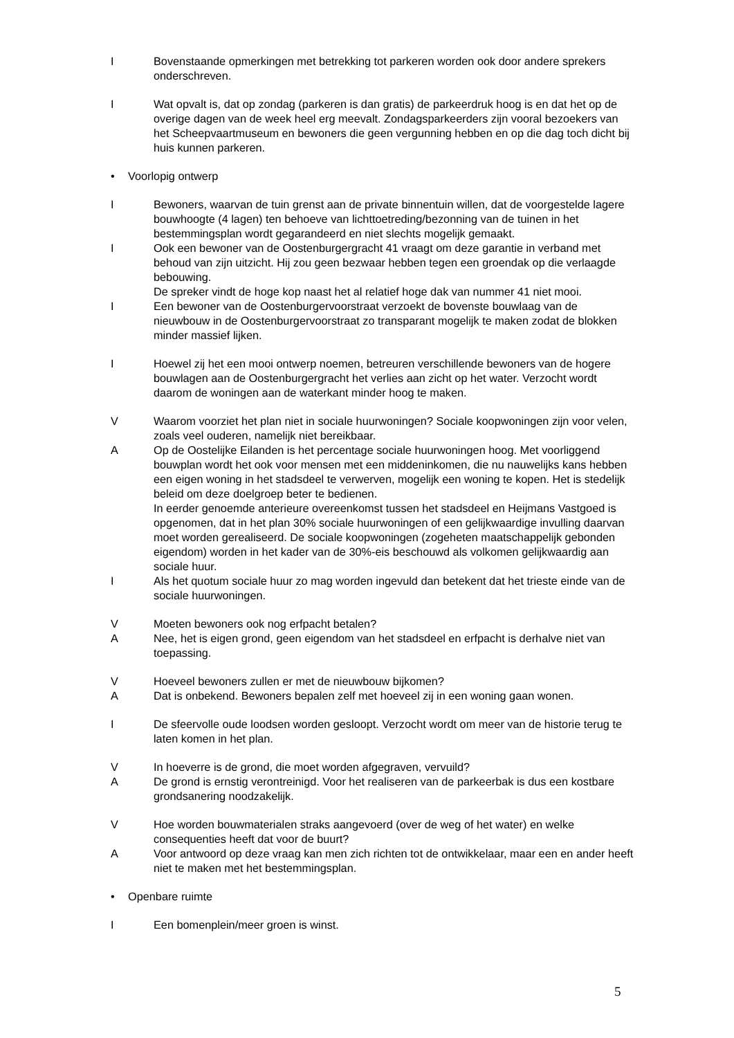I Bovenstaande opmerkingen met betrekking tot parkeren worden ook door andere sprekers onderschreven.
I Wat opvalt is, dat op zondag (parkeren is dan gratis) de parkeerdruk hoog is en dat het op de overige dagen van de week heel erg meevalt. Zondagsparkeerders zijn vooral bezoekers van het Scheepvaartmuseum en bewoners die geen vergunning hebben en op die dag toch dicht bij huis kunnen parkeren.
• Voorlopig ontwerp
I Bewoners, waarvan de tuin grenst aan de private binnentuin willen, dat de voorgestelde lagere bouwhoogte (4 lagen) ten behoeve van lichttoetreding/bezonning van de tuinen in het bestemmingsplan wordt gegarandeerd en niet slechts mogelijk gemaakt.
I Ook een bewoner van de Oostenburgergracht 41 vraagt om deze garantie in verband met behoud van zijn uitzicht. Hij zou geen bezwaar hebben tegen een groendak op die verlaagde bebouwing.
De spreker vindt de hoge kop naast het al relatief hoge dak van nummer 41 niet mooi.
I Een bewoner van de Oostenburgervoorstraat verzoekt de bovenste bouwlaag van de nieuwbouw in de Oostenburgervoorstraat zo transparant mogelijk te maken zodat de blokken minder massief lijken.
I Hoewel zij het een mooi ontwerp noemen, betreuren verschillende bewoners van de hogere bouwlagen aan de Oostenburgergracht het verlies aan zicht op het water. Verzocht wordt daarom de woningen aan de waterkant minder hoog te maken.
V Waarom voorziet het plan niet in sociale huurwoningen? Sociale koopwoningen zijn voor velen, zoals veel ouderen, namelijk niet bereikbaar.
A Op de Oostelijke Eilanden is het percentage sociale huurwoningen hoog. Met voorliggend bouwplan wordt het ook voor mensen met een middeninkomen, die nu nauwelijks kans hebben een eigen woning in het stadsdeel te verwerven, mogelijk een woning te kopen. Het is stedelijk beleid om deze doelgroep beter te bedienen.
In eerder genoemde anterieure overeenkomst tussen het stadsdeel en Heijmans Vastgoed is opgenomen, dat in het plan 30% sociale huurwoningen of een gelijkwaardige invulling daarvan moet worden gerealiseerd. De sociale koopwoningen (zogeheten maatschappelijk gebonden eigendom) worden in het kader van de 30%-eis beschouwd als volkomen gelijkwaardig aan sociale huur.
I Als het quotum sociale huur zo mag worden ingevuld dan betekent dat het trieste einde van de sociale huurwoningen.
V Moeten bewoners ook nog erfpacht betalen?
A Nee, het is eigen grond, geen eigendom van het stadsdeel en erfpacht is derhalve niet van toepassing.
V Hoeveel bewoners zullen er met de nieuwbouw bijkomen?
A Dat is onbekend. Bewoners bepalen zelf met hoeveel zij in een woning gaan wonen.
I De sfeervolle oude loodsen worden gesloopt. Verzocht wordt om meer van de historie terug te laten komen in het plan.
V In hoeverre is de grond, die moet worden afgegraven, vervuild?
A De grond is ernstig verontreinigd. Voor het realiseren van de parkeerbak is dus een kostbare grondsanering noodzakelijk.
V Hoe worden bouwmaterialen straks aangevoerd (over de weg of het water) en welke consequenties heeft dat voor de buurt?
A Voor antwoord op deze vraag kan men zich richten tot de ontwikkelaar, maar een en ander heeft niet te maken met het bestemmingsplan.
• Openbare ruimte
I Een bomenplein/meer groen is winst.
5